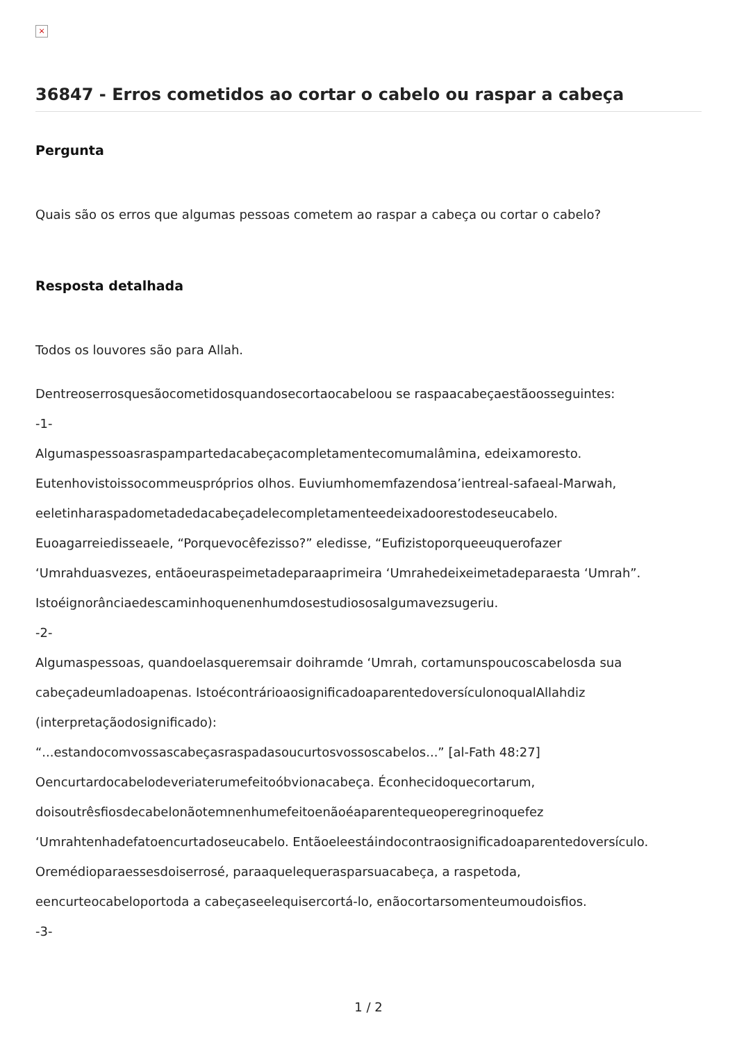×
36847 - Erros cometidos ao cortar o cabelo ou raspar a cabeça
Pergunta
Quais são os erros que algumas pessoas cometem ao raspar a cabeça ou cortar o cabelo?
Resposta detalhada
Todos os louvores são para Allah.
Dentreoserrosquesãocometidosquandosecortaocabeloou se raspaacabeçaestãoosseguintes:
-1-
Algumaspessoasraspampartedacabeçacompletamentecomumalâmina, edeixamoresto.
Eutenhovistoissocommeuspróprios olhos. Euviumhomemfazendosa’ientreal-safaeal-Marwah,
eeletinharaspadometadedacabeçadelecompletamenteedeixadoorestodeseucabelo.
Euoagarreiedisseaele, “Porquevocêfezisso?” eledisse, “Eufizistoporqueeuquerofazer
‘Umrahduasvezes, entãoeuraspeimetadeparaaprimeira ‘Umrahedeixeimetadeparaesta ‘Umrah”.
Istoéignorânciaedescaminhoquenenhumdosestudiososalgumavezsugeriu.
-2-
Algumaspessoas, quandoelasqueremsair doihramde ‘Umrah, cortamunspoucoscabelosda sua
cabeçadeumladoapenas. IstoécontrárioaosignificadoaparentedoversículonoqualAllahdiz
(interpretaçãodosignificado):
“...estandocomvossascabeçasraspadasoucurtosvossoscabelos...” [al-Fath 48:27]
Oencurtardocabelodeveriaterumefeitoóbvionacabeça. Éconhecidoquecortarum,
doisoutrêsfiosdecabelonãotemnenhumefeitoenãoéaparentequeoperegrinoquefez
‘Umrahtenhadefatoencurtadoseucabelo. Entãoeleestáindocontraosignificadoaparentedoversículo.
Oremédioparaessesdoiserrosé, paraaquelequerasparsuacabeça, a raspetoda,
eencurteocabeloportoda a cabeçaseelequisercortá-lo, enãocortarsomenteumoudoisfios.
-3-
1 / 2